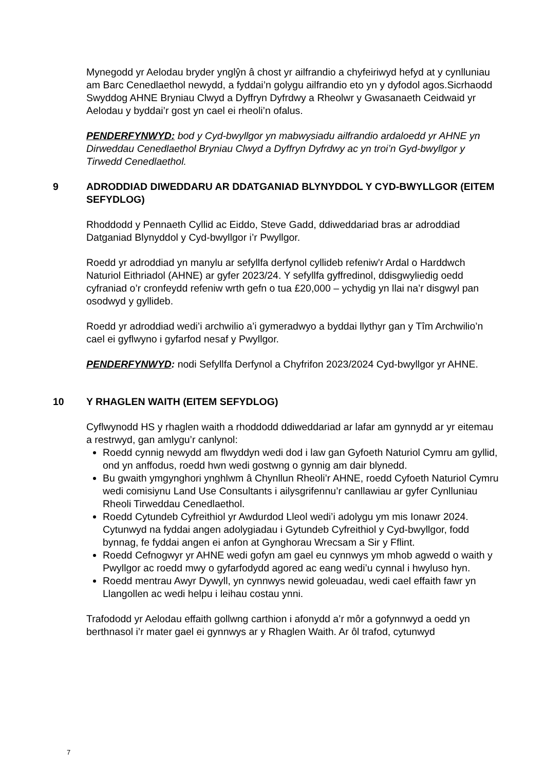Mynegodd yr Aelodau bryder ynglŷn â chost yr ailfrandio a chyfeiriwyd hefyd at y cynlluniau am Barc Cenedlaethol newydd, a fyddai’n golygu ailfrandio eto yn y dyfodol agos.Sicrhaodd Swyddog AHNE Bryniau Clwyd a Dyffryn Dyfrdwy a Rheolwr y Gwasanaeth Ceidwaid yr Aelodau y byddai’r gost yn cael ei rheoli’n ofalus.
PENDERFYNWYD: bod y Cyd-bwyllgor yn mabwysiadu ailfrandio ardaloedd yr AHNE yn Dirweddau Cenedlaethol Bryniau Clwyd a Dyffryn Dyfrdwy ac yn troi’n Gyd-bwyllgor y Tirwedd Cenedlaethol.
9 ADRODDIAD DIWEDDARU AR DDATGANIAD BLYNYDDOL Y CYD-BWYLLGOR (EITEM SEFYDLOG)
Rhoddodd y Pennaeth Cyllid ac Eiddo, Steve Gadd, ddiweddariad bras ar adroddiad Datganiad Blynyddol y Cyd-bwyllgor i’r Pwyllgor.
Roedd yr adroddiad yn manylu ar sefyllfa derfynol cyllideb refeniw'r Ardal o Harddwch Naturiol Eithriadol (AHNE) ar gyfer 2023/24. Y sefyllfa gyffredinol, ddisgwyliedig oedd cyfraniad o’r cronfeydd refeniw wrth gefn o tua £20,000 – ychydig yn llai na’r disgwyl pan osodwyd y gyllideb.
Roedd yr adroddiad wedi’i archwilio a’i gymeradwyo a byddai llythyr gan y Tîm Archwilio’n cael ei gyflwyno i gyfarfod nesaf y Pwyllgor.
PENDERFYNWYD: nodi Sefyllfa Derfynol a Chyfrifon 2023/2024 Cyd-bwyllgor yr AHNE.
10 Y RHAGLEN WAITH (EITEM SEFYDLOG)
Cyflwynodd HS y rhaglen waith a rhoddodd ddiweddariad ar lafar am gynnydd ar yr eitemau a restrwyd, gan amlygu’r canlynol:
Roedd cynnig newydd am flwyddyn wedi dod i law gan Gyfoeth Naturiol Cymru am gyllid, ond yn anffodus, roedd hwn wedi gostwng o gynnig am dair blynedd.
Bu gwaith ymgynghori ynghlwm â Chynllun Rheoli’r AHNE, roedd Cyfoeth Naturiol Cymru wedi comisiynu Land Use Consultants i ailysgrifennu’r canllawiau ar gyfer Cynlluniau Rheoli Tirweddau Cenedlaethol.
Roedd Cytundeb Cyfreithiol yr Awdurdod Lleol wedi’i adolygu ym mis Ionawr 2024. Cytunwyd na fyddai angen adolygiadau i Gytundeb Cyfreithiol y Cyd-bwyllgor, fodd bynnag, fe fyddai angen ei anfon at Gynghorau Wrecsam a Sir y Fflint.
Roedd Cefnogwyr yr AHNE wedi gofyn am gael eu cynnwys ym mhob agwedd o waith y Pwyllgor ac roedd mwy o gyfarfodydd agored ac eang wedi’u cynnal i hwyluso hyn.
Roedd mentrau Awyr Dywyll, yn cynnwys newid goleuadau, wedi cael effaith fawr yn Llangollen ac wedi helpu i leihau costau ynni.
Trafododd yr Aelodau effaith gollwng carthion i afonydd a’r môr a gofynnwyd a oedd yn berthnasol i’r mater gael ei gynnwys ar y Rhaglen Waith. Ar ôl trafod, cytunwyd
7